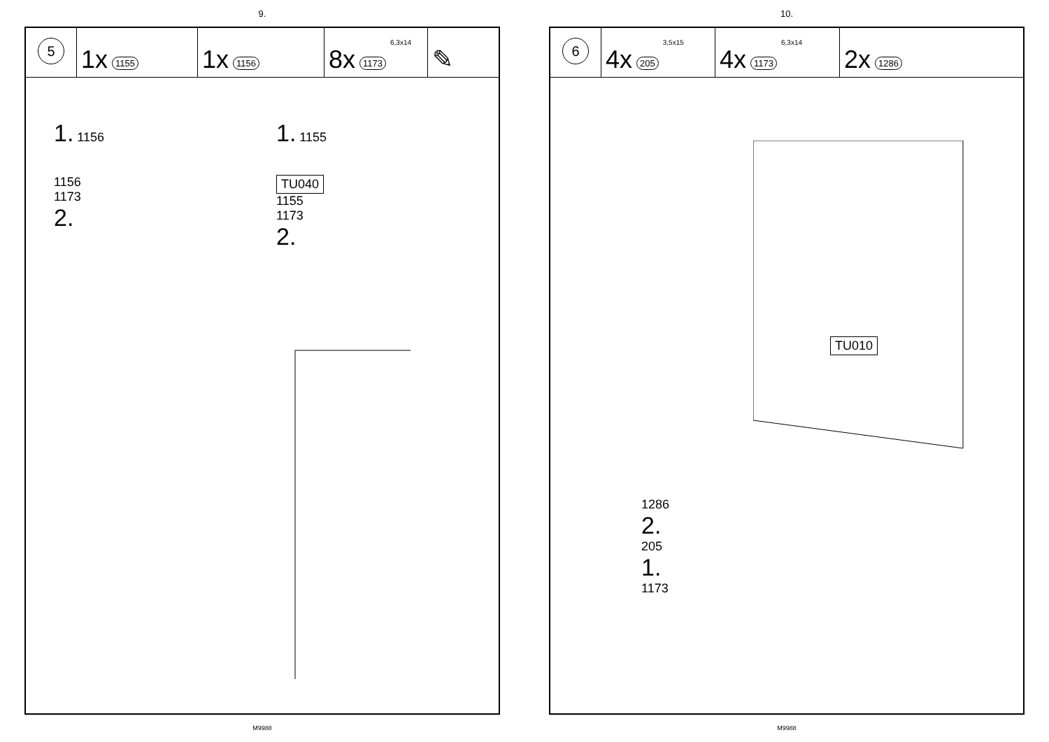9.
5
1x 1155
1x 1156
8x 1173 6,3x14
✎
1. 1156
1. 1155
1156
1173
2.
TU040
1155
1173
2.
M9988
10.
6
4x 205 3,5x15
4x 1173 6,3x14
2x 1286
TU010
1286
2.
205
1.
1173
M9988